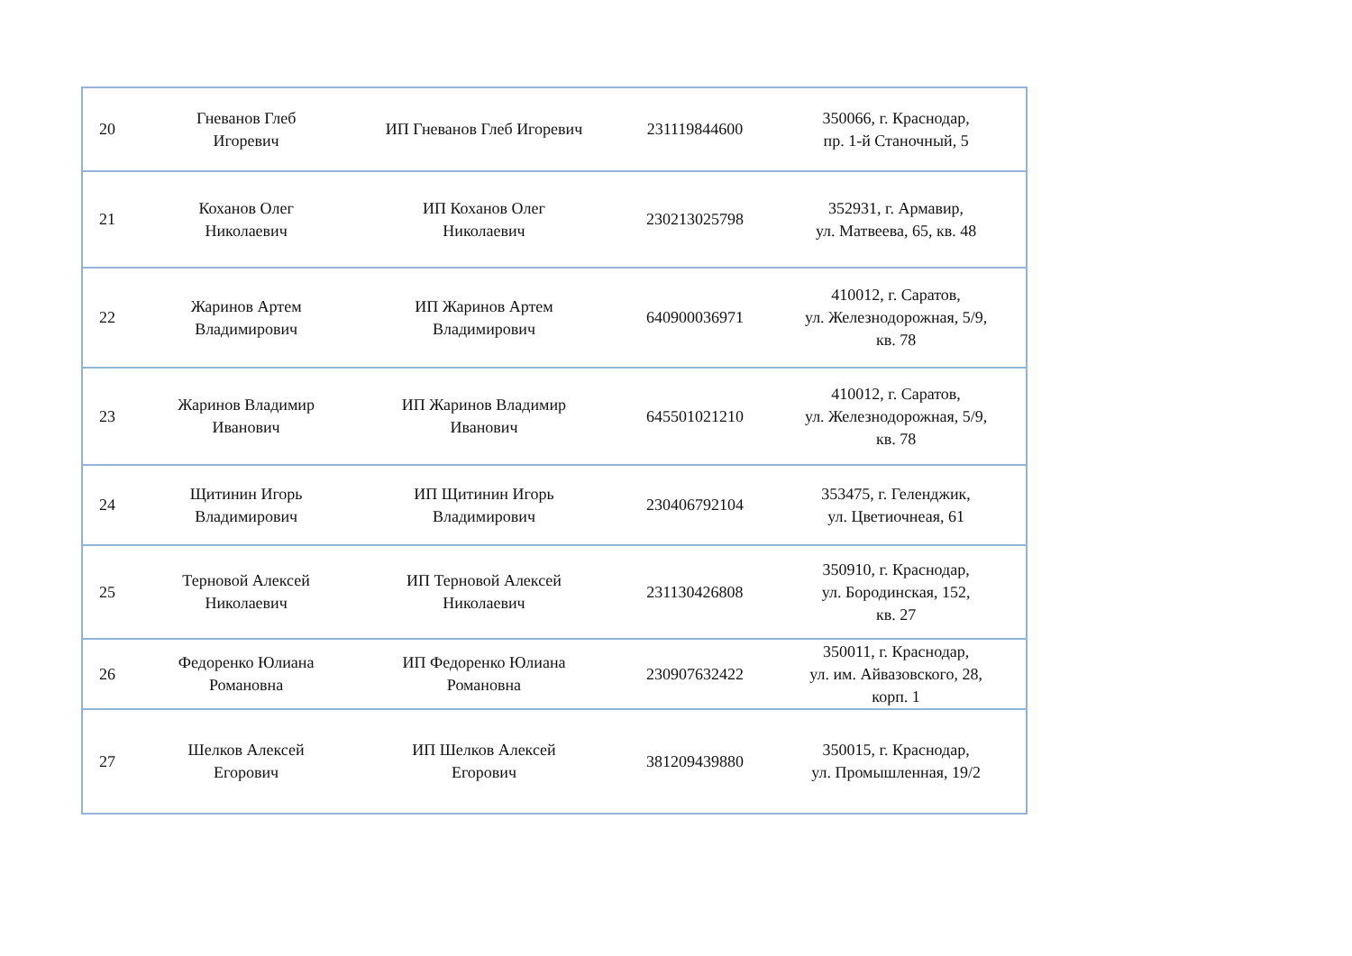| 20 | Гневанов Глеб Игоревич | ИП Гневанов Глеб Игоревич | 231119844600 | 350066, г. Краснодар, пр. 1-й Станочный, 5 |
| 21 | Коханов Олег Николаевич | ИП Коханов Олег Николаевич | 230213025798 | 352931, г. Армавир, ул. Матвеева, 65, кв. 48 |
| 22 | Жаринов Артем Владимирович | ИП Жаринов Артем Владимирович | 640900036971 | 410012, г. Саратов, ул. Железнодорожная, 5/9, кв. 78 |
| 23 | Жаринов Владимир Иванович | ИП Жаринов Владимир Иванович | 645501021210 | 410012, г. Саратов, ул. Железнодорожная, 5/9, кв. 78 |
| 24 | Щитинин Игорь Владимирович | ИП Щитинин Игорь Владимирович | 230406792104 | 353475, г. Геленджик, ул. Цветиочнеая, 61 |
| 25 | Терновой Алексей Николаевич | ИП Терновой Алексей Николаевич | 231130426808 | 350910, г. Краснодар, ул. Бородинская, 152, кв. 27 |
| 26 | Федоренко Юлиана Романовна | ИП Федоренко Юлиана Романовна | 230907632422 | 350011, г. Краснодар, ул. им. Айвазовского, 28, корп. 1 |
| 27 | Шелков Алексей Егорович | ИП Шелков Алексей Егорович | 381209439880 | 350015, г. Краснодар, ул. Промышленная, 19/2 |